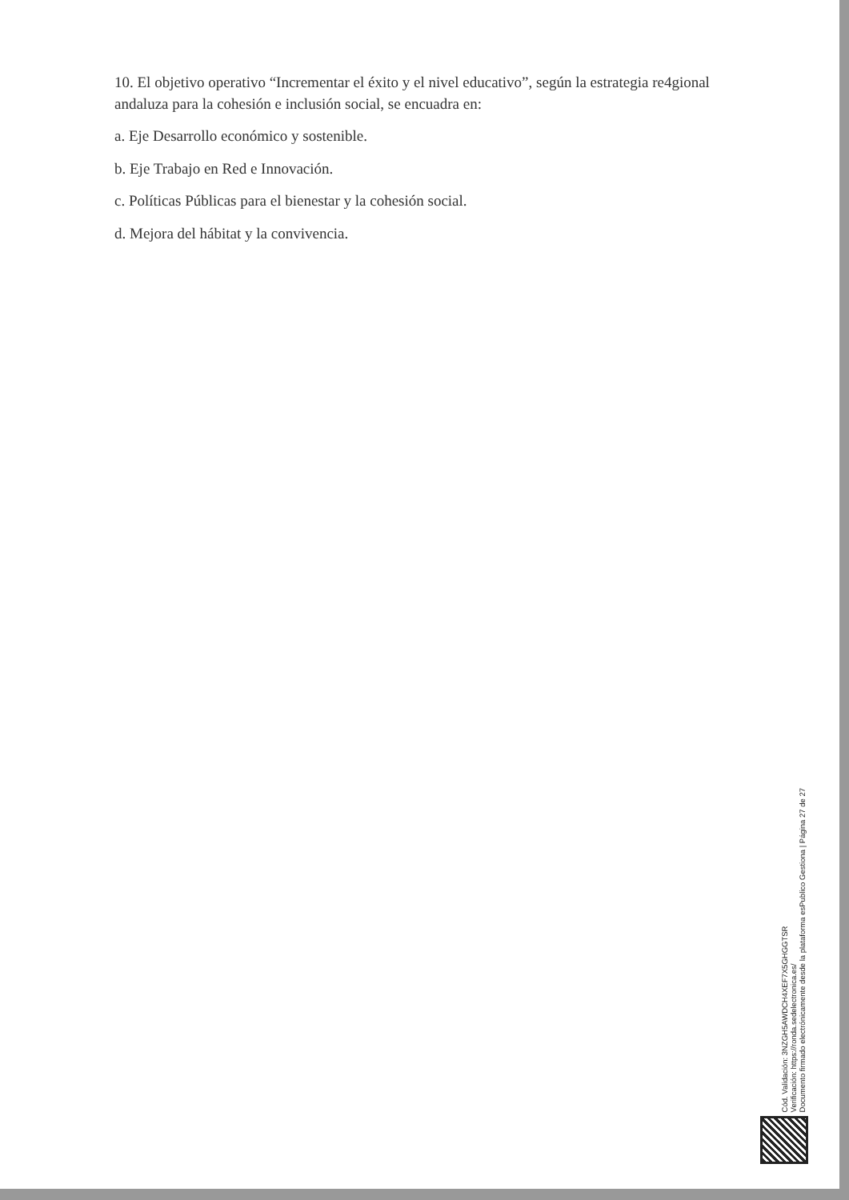10. El objetivo operativo “Incrementar el éxito y el nivel educativo”, según la estrategia re4gional andaluza para la cohesión e inclusión social, se encuadra en:
a. Eje Desarrollo económico y sostenible.
b. Eje Trabajo en Red e Innovación.
c. Políticas Públicas para el bienestar y la cohesión social.
d. Mejora del hábitat y la convivencia.
Cód. Validación: 3NZGH5AWDCH4XEF7X5GHGGTSR
Verificación: https://ronda.sedelectronica.es/
Documento firmado electrónicamente desde la plataforma esPublico Gestiona | Página 27 de 27